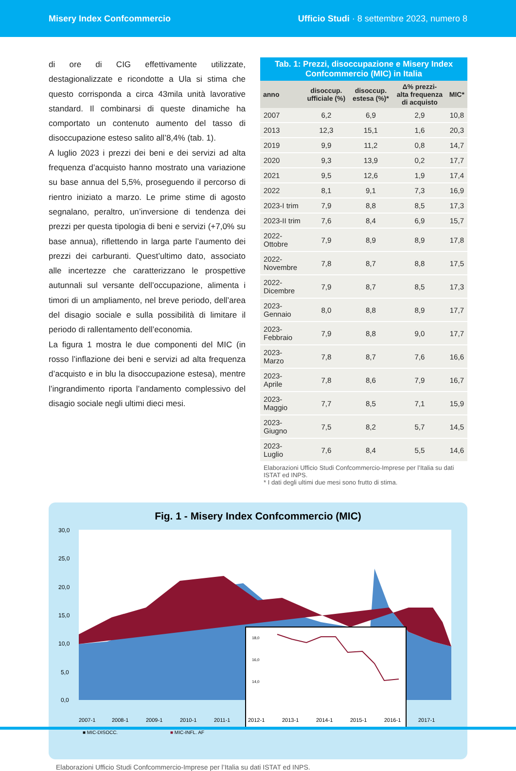Misery Index Confcommercio Ufficio Studi · 8 settembre 2023, numero 8
di ore di CIG effettivamente utilizzate, destagionalizzate e ricondotte a Ula si stima che questo corrisponda a circa 43mila unità lavorative standard. Il combinarsi di queste dinamiche ha comportato un contenuto aumento del tasso di disoccupazione esteso salito all’8,4% (tab. 1).
A luglio 2023 i prezzi dei beni e dei servizi ad alta frequenza d’acquisto hanno mostrato una variazione su base annua del 5,5%, proseguendo il percorso di rientro iniziato a marzo. Le prime stime di agosto segnalano, peraltro, un’inversione di tendenza dei prezzi per questa tipologia di beni e servizi (+7,0% su base annua), riflettendo in larga parte l’aumento dei prezzi dei carburanti. Quest’ultimo dato, associato alle incertezze che caratterizzano le prospettive autunnali sul versante dell’occupazione, alimenta i timori di un ampliamento, nel breve periodo, dell’area del disagio sociale e sulla possibilità di limitare il periodo di rallentamento dell’economia.
La figura 1 mostra le due componenti del MIC (in rosso l’inflazione dei beni e servizi ad alta frequenza d’acquisto e in blu la disoccupazione estesa), mentre l’ingrandimento riporta l’andamento complessivo del disagio sociale negli ultimi dieci mesi.
Tab. 1: Prezzi, disoccupazione e Misery Index Confcommercio (MIC) in Italia
| anno | disoccup. ufficiale (%) | disoccup. estesa (%)* | Δ% prezzi- alta frequenza di acquisto | MIC* |
| --- | --- | --- | --- | --- |
| 2007 | 6,2 | 6,9 | 2,9 | 10,8 |
| 2013 | 12,3 | 15,1 | 1,6 | 20,3 |
| 2019 | 9,9 | 11,2 | 0,8 | 14,7 |
| 2020 | 9,3 | 13,9 | 0,2 | 17,7 |
| 2021 | 9,5 | 12,6 | 1,9 | 17,4 |
| 2022 | 8,1 | 9,1 | 7,3 | 16,9 |
| 2023-I trim | 7,9 | 8,8 | 8,5 | 17,3 |
| 2023-II trim | 7,6 | 8,4 | 6,9 | 15,7 |
| 2022-Ottobre | 7,9 | 8,9 | 8,9 | 17,8 |
| 2022-Novembre | 7,8 | 8,7 | 8,8 | 17,5 |
| 2022-Dicembre | 7,9 | 8,7 | 8,5 | 17,3 |
| 2023-Gennaio | 8,0 | 8,8 | 8,9 | 17,7 |
| 2023-Febbraio | 7,9 | 8,8 | 9,0 | 17,7 |
| 2023-Marzo | 7,8 | 8,7 | 7,6 | 16,6 |
| 2023-Aprile | 7,8 | 8,6 | 7,9 | 16,7 |
| 2023-Maggio | 7,7 | 8,5 | 7,1 | 15,9 |
| 2023-Giugno | 7,5 | 8,2 | 5,7 | 14,5 |
| 2023-Luglio | 7,6 | 8,4 | 5,5 | 14,6 |
Elaborazioni Ufficio Studi Confcommercio-Imprese per l’Italia su dati ISTAT ed INPS.
* I dati degli ultimi due mesi sono frutto di stima.
Fig. 1 - Misery Index Confcommercio (MIC)
30,0
25,0
20,0
15,0
10,0
5,0
0,0
18,0
16,0
14,0
2007-1
2008-1
2009-1
2010-1
2011-1
2012-1
2013-1
2014-1
2015-1
2016-1
2017-1
■ MIC-DISOCC.
■ MIC-INFL. AF
Elaborazioni Ufficio Studi Confcommercio-Imprese per l’Italia su dati ISTAT ed INPS.